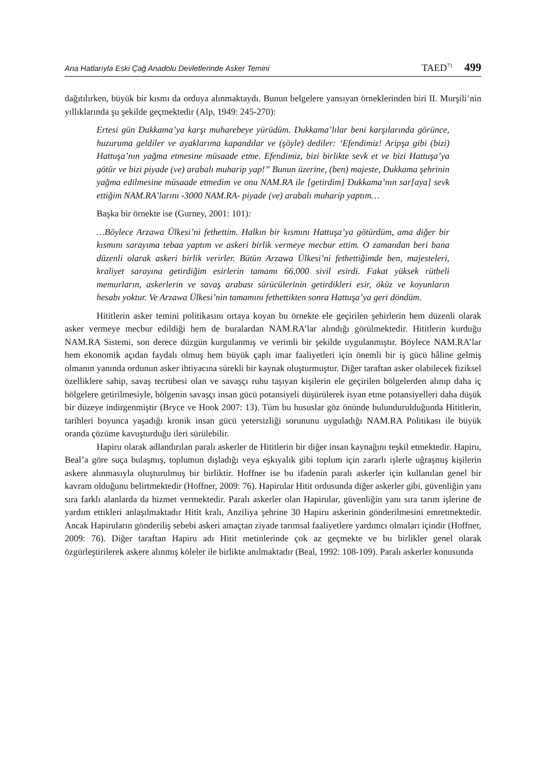Ana Hatlarıyla Eski Çağ Anadolu Devletlerinde Asker Temini TAED<sup>71</sup> 499
dağıtılırken, büyük bir kısmı da orduya alınmaktaydı. Bunun belgelere yansıyan örneklerinden biri II. Murşili’nin yıllıklarında şu şekilde geçmektedir (Alp, 1949: 245-270):
Ertesi gün Dukkama’ya karşı muharebeye yürüdüm. Dukkama’lılar beni karşılarında görünce, huzuruma geldiler ve ayaklarıma kapandılar ve (şöyle) dediler: ‘Efendimiz! Aripşa gibi (bizi) Hattuşa’nın yağma etmesine müsaade etme. Efendimiz, bizi birlikte sevk et ve bizi Hattuşa’ya götür ve bizi piyade (ve) arabalı muharip yap!” Bunun üzerine, (ben) majeste, Dukkama şehrinin yağma edilmesine müsaade etmedim ve onu NAM.RA ile [getirdim] Dukkama’nın sar[aya] sevk ettiğim NAM.RA’larını -3000 NAM.RA- piyade (ve) arabalı muharip yaptım…
Başka bir örnekte ise (Gurney, 2001: 101):
…Böylece Arzawa Ülkesi’ni fethettim. Halkın bir kısmını Hattuşa’ya götürdüm, ama diğer bir kısmını sarayıma tebaa yaptım ve askeri birlik vermeye mecbur ettim. O zamandan beri bana düzenli olarak askeri birlik verirler. Bütün Arzawa Ülkesi’ni fethettiğimde ben, majesteleri, kraliyet sarayına getirdiğim esirlerin tamamı 66.000 sivil esirdi. Fakat yüksek rütbeli memurların, askerlerin ve savaş arabası sürücülerinin getirdikleri esir, öküz ve koyunların hesabı yoktur. Ve Arzawa Ülkesi’nin tamamını fethettikten sonra Hattuşa’ya geri döndüm.
Hititlerin asker temini politikasını ortaya koyan bu örnekte ele geçirilen şehirlerin hem düzenli olarak asker vermeye mecbur edildiği hem de buralardan NAM.RA’lar alındığı görülmektedir. Hititlerin kurduğu NAM.RA Sistemi, son derece düzgün kurgulanmış ve verimli bir şekilde uygulanmıştır. Böylece NAM.RA’lar hem ekonomik açıdan faydalı olmuş hem büyük çaplı imar faaliyetleri için önemli bir iş gücü hâline gelmiş olmanın yanında ordunun asker ihtiyacına sürekli bir kaynak oluşturmuştur. Diğer taraftan asker olabilecek fiziksel özelliklere sahip, savaş tecrübesi olan ve savaşçı ruhu taşıyan kişilerin ele geçirilen bölgelerden alınıp daha iç bölgelere getirilmesiyle, bölgenin savaşçı insan gücü potansiyeli düşürülerek isyan etme potansiyelleri daha düşük bir düzeye indirgenmiştir (Bryce ve Hook 2007: 13). Tüm bu hususlar göz önünde bulundurulduğunda Hititlerin, tarihleri boyunca yaşadığı kronik insan gücü yetersizliği sorununu uyguladığı NAM.RA Politikası ile büyük oranda çözüme kavuşturduğu ileri sürülebilir.
Hapiru olarak adlandırılan paralı askerler de Hititlerin bir diğer insan kaynağını teşkil etmektedir. Hapiru, Beal’a göre suça bulaşmış, toplumun dışladığı veya eşkıyalık gibi toplum için zararlı işlerle uğraşmış kişilerin askere alınmasıyla oluşturulmuş bir birliktir. Hoffner ise bu ifadenin paralı askerler için kullanılan genel bir kavram olduğunu belirtmektedir (Hoffner, 2009: 76). Hapirular Hitit ordusunda diğer askerler gibi, güvenliğin yanı sıra farklı alanlarda da hizmet vermektedir. Paralı askerler olan Hapirular, güvenliğin yanı sıra tarım işlerine de yardım ettikleri anlaşılmaktadır Hitit kralı, Anziliya şehrine 30 Hapiru askerinin gönderilmesini emretmektedir. Ancak Hapiruların gönderiliş sebebi askeri amaçtan ziyade tarımsal faaliyetlere yardımcı olmaları içindir (Hoffner, 2009: 76). Diğer taraftan Hapiru adı Hitit metinlerinde çok az geçmekte ve bu birlikler genel olarak özgürleştirilerek askere alınmış köleler ile birlikte anılmaktadır (Beal, 1992: 108-109). Paralı askerler konusunda